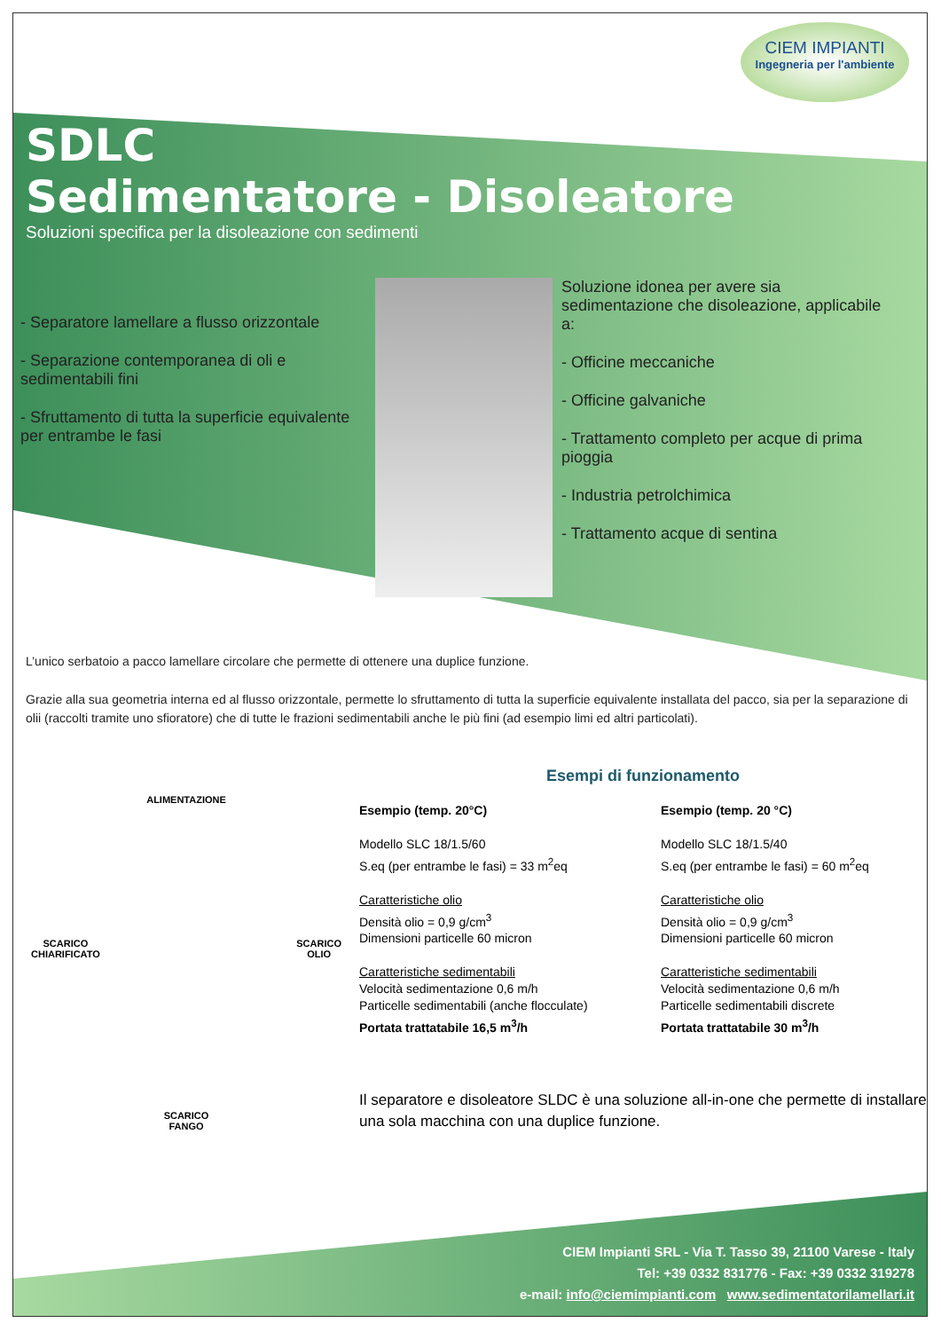CIEM IMPIANTI
Ingegneria per l'ambiente
SDLC
Sedimentatore - Disoleatore
Soluzioni specifica per la disoleazione con sedimenti
- Separatore lamellare a flusso orizzontale
- Separazione contemporanea di oli e sedimentabili fini
- Sfruttamento di tutta la superficie equivalente per entrambe le fasi
Soluzione idonea per avere sia sedimentazione che disoleazione, applicabile a:
- Officine meccaniche
- Officine galvaniche
- Trattamento completo per acque di prima pioggia
- Industria petrolchimica
- Trattamento acque di sentina
L’unico serbatoio a pacco lamellare circolare che permette di ottenere una duplice funzione.
Grazie alla sua geometria interna ed al flusso orizzontale, permette lo sfruttamento di tutta la superficie equivalente installata del pacco, sia per la separazione di olii (raccolti tramite uno sfioratore) che di tutte le frazioni sedimentabili anche le più fini (ad esempio limi ed altri particolati).
ALIMENTAZIONE
SCARICO
CHIARIFICATO SCARICO
OLIO
SCARICO
FANGO
Esempi di funzionamento
Esempio (temp. 20°C)
Modello SLC 18/1.5/60
S.eq (per entrambe le fasi) = 33 m<sup>2</sup>eq
Caratteristiche olio
Densità olio = 0,9 g/cm<sup>3</sup>
Dimensioni particelle 60 micron
Caratteristiche sedimentabili
Velocità sedimentazione 0,6 m/h
Particelle sedimentabili (anche flocculate)
Portata trattatabile 16,5 m<sup>3</sup>/h
Esempio (temp. 20 °C)
Modello SLC 18/1.5/40
S.eq (per entrambe le fasi) = 60 m<sup>2</sup>eq
Caratteristiche olio
Densità olio = 0,9 g/cm<sup>3</sup>
Dimensioni particelle 60 micron
Caratteristiche sedimentabili
Velocità sedimentazione 0,6 m/h
Particelle sedimentabili discrete
Portata trattatabile 30 m<sup>3</sup>/h
Il separatore e disoleatore SLDC è una soluzione all-in-one che permette di installare una sola macchina con una duplice funzione.
CIEM Impianti SRL - Via T. Tasso 39, 21100 Varese - Italy
Tel: +39 0332 831776 - Fax: +39 0332 319278
e-mail: info@ciemimpianti.com www.sedimentatorilamellari.it